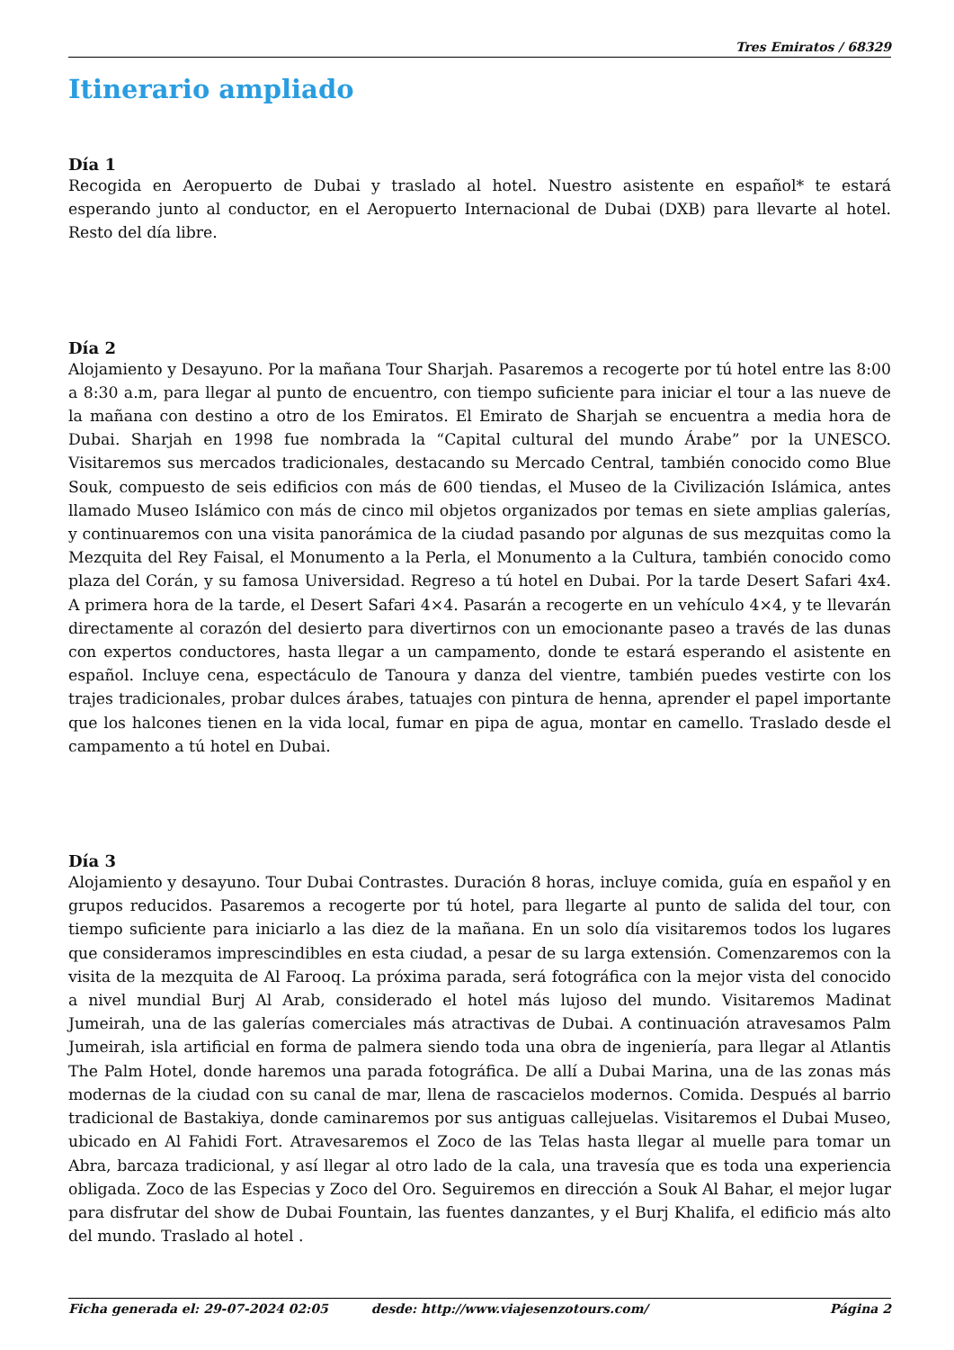Tres Emiratos / 68329
Itinerario ampliado
Día 1
Recogida en Aeropuerto de Dubai y traslado al hotel. Nuestro asistente en español* te estará esperando junto al conductor, en el Aeropuerto Internacional de Dubai (DXB) para llevarte al hotel. Resto del día libre.
Día 2
Alojamiento y Desayuno. Por la mañana Tour Sharjah. Pasaremos a recogerte por tú hotel entre las 8:00 a 8:30 a.m, para llegar al punto de encuentro, con tiempo suficiente para iniciar el tour a las nueve de la mañana con destino a otro de los Emiratos. El Emirato de Sharjah se encuentra a media hora de Dubai. Sharjah en 1998 fue nombrada la “Capital cultural del mundo Árabe” por la UNESCO. Visitaremos sus mercados tradicionales, destacando su Mercado Central, también conocido como Blue Souk, compuesto de seis edificios con más de 600 tiendas, el Museo de la Civilización Islámica, antes llamado Museo Islámico con más de cinco mil objetos organizados por temas en siete amplias galerías, y continuaremos con una visita panorámica de la ciudad pasando por algunas de sus mezquitas como la Mezquita del Rey Faisal, el Monumento a la Perla, el Monumento a la Cultura, también conocido como plaza del Corán, y su famosa Universidad. Regreso a tú hotel en Dubai. Por la tarde Desert Safari 4x4. A primera hora de la tarde, el Desert Safari 4×4. Pasarán a recogerte en un vehículo 4×4, y te llevarán directamente al corazón del desierto para divertirnos con un emocionante paseo a través de las dunas con expertos conductores, hasta llegar a un campamento, donde te estará esperando el asistente en español. Incluye cena, espectáculo de Tanoura y danza del vientre, también puedes vestirte con los trajes tradicionales, probar dulces árabes, tatuajes con pintura de henna, aprender el papel importante que los halcones tienen en la vida local, fumar en pipa de agua, montar en camello. Traslado desde el campamento a tú hotel en Dubai.
Día 3
Alojamiento y desayuno. Tour Dubai Contrastes. Duración 8 horas, incluye comida, guía en español y en grupos reducidos. Pasaremos a recogerte por tú hotel, para llegarte al punto de salida del tour, con tiempo suficiente para iniciarlo a las diez de la mañana. En un solo día visitaremos todos los lugares que consideramos imprescindibles en esta ciudad, a pesar de su larga extensión. Comenzaremos con la visita de la mezquita de Al Farooq. La próxima parada, será fotográfica con la mejor vista del conocido a nivel mundial Burj Al Arab, considerado el hotel más lujoso del mundo. Visitaremos Madinat Jumeirah, una de las galerías comerciales más atractivas de Dubai. A continuación atravesamos Palm Jumeirah, isla artificial en forma de palmera siendo toda una obra de ingeniería, para llegar al Atlantis The Palm Hotel, donde haremos una parada fotográfica. De allí a Dubai Marina, una de las zonas más modernas de la ciudad con su canal de mar, llena de rascacielos modernos. Comida. Después al barrio tradicional de Bastakiya, donde caminaremos por sus antiguas callejuelas. Visitaremos el Dubai Museo, ubicado en Al Fahidi Fort. Atravesaremos el Zoco de las Telas hasta llegar al muelle para tomar un Abra, barcaza tradicional, y así llegar al otro lado de la cala, una travesía que es toda una experiencia obligada. Zoco de las Especias y Zoco del Oro. Seguiremos en dirección a Souk Al Bahar, el mejor lugar para disfrutar del show de Dubai Fountain, las fuentes danzantes, y el Burj Khalifa, el edificio más alto del mundo. Traslado al hotel .
Ficha generada el: 29-07-2024 02:05 desde: http://www.viajesenzotours.com/ Página 2